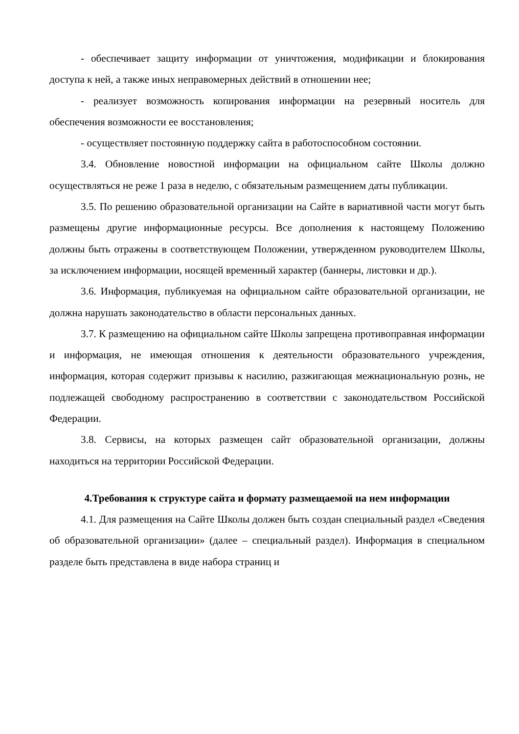- обеспечивает защиту информации от уничтожения, модификации и блокирования доступа к ней, а также иных неправомерных действий в отношении нее;
- реализует возможность копирования информации на резервный носитель для обеспечения возможности ее восстановления;
- осуществляет постоянную поддержку сайта в работоспособном состоянии.
3.4. Обновление новостной информации на официальном сайте Школы должно осуществляться не реже 1 раза в неделю, с обязательным размещением даты публикации.
3.5. По решению образовательной организации на Сайте в вариативной части могут быть размещены другие информационные ресурсы. Все дополнения к настоящему Положению должны быть отражены в соответствующем Положении, утвержденном руководителем Школы, за исключением информации, носящей временный характер (баннеры, листовки и др.).
3.6. Информация, публикуемая на официальном сайте образовательной организации, не должна нарушать законодательство в области персональных данных.
3.7. К размещению на официальном сайте Школы запрещена противоправная информации и информация, не имеющая отношения к деятельности образовательного учреждения, информация, которая содержит призывы к насилию, разжигающая межнациональную рознь, не подлежащей свободному распространению в соответствии с законодательством Российской Федерации.
3.8. Сервисы, на которых размещен сайт образовательной организации, должны находиться на территории Российской Федерации.
4.Требования к структуре сайта и формату размещаемой на нем информации
4.1. Для размещения на Сайте Школы должен быть создан специальный раздел «Сведения об образовательной организации» (далее – специальный раздел). Информация в специальном разделе быть представлена в виде набора страниц и